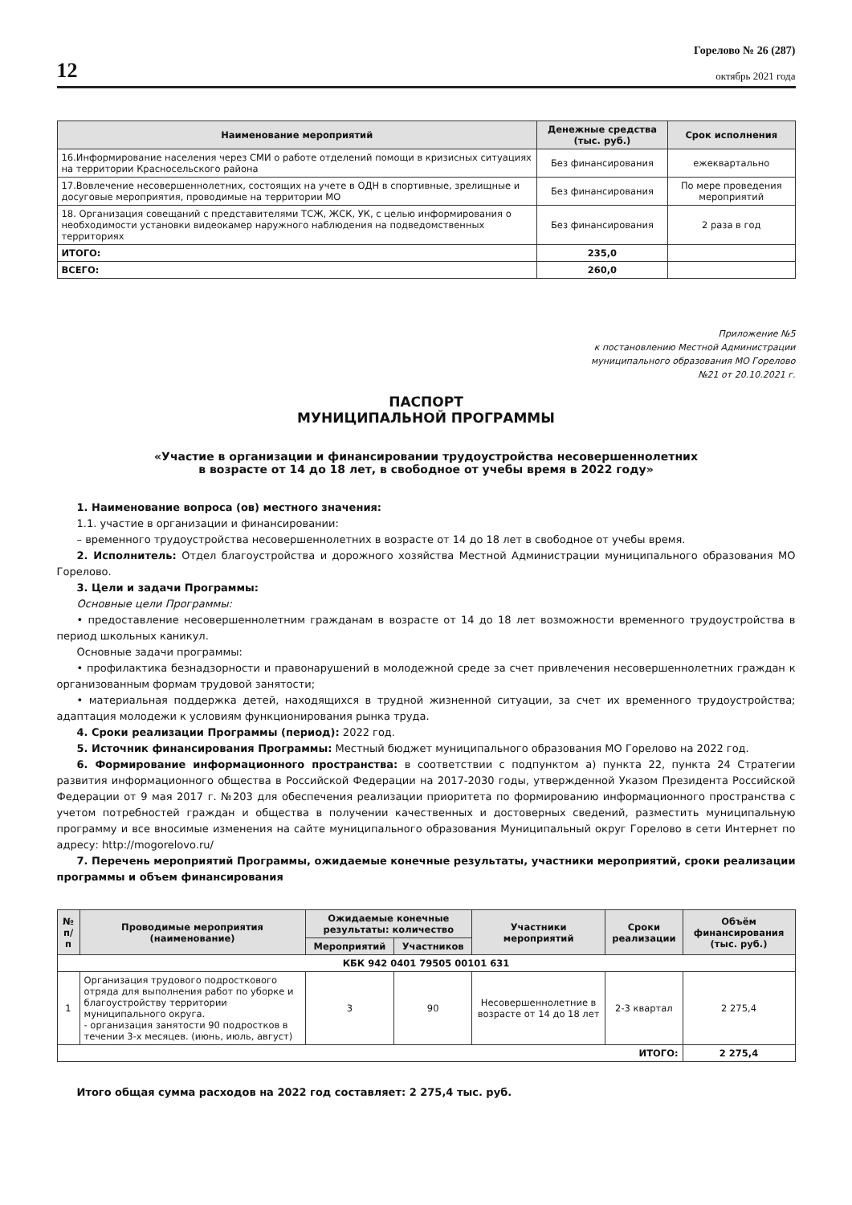12
Горелово № 26 (287)
октябрь 2021 года
| Наименование мероприятий | Денежные средства (тыс. руб.) | Срок исполнения |
| --- | --- | --- |
| 16.Информирование населения через СМИ о работе отделений помощи в кризисных ситуациях на территории Красносельского района | Без финансирования | ежеквартально |
| 17.Вовлечение несовершеннолетних, состоящих на учете в ОДН в спортивные, зрелищные и досуговые мероприятия, проводимые на территории МО | Без финансирования | По мере проведения мероприятий |
| 18. Организация совещаний с представителями ТСЖ, ЖСК, УК, с целью информирования о необходимости установки видеокамер наружного наблюдения на подведомственных территориях | Без финансирования | 2 раза в год |
| ИТОГО: | 235,0 | |
| ВСЕГО: | 260,0 | |
Приложение №5
к постановлению Местной Администрации
муниципального образования МО Горелово
№21 от 20.10.2021 г.
ПАСПОРТ
МУНИЦИПАЛЬНОЙ ПРОГРАММЫ
«Участие в организации и финансировании трудоустройства несовершеннолетних
в возрасте от 14 до 18 лет, в свободное от учебы время в 2022 году»
1. Наименование вопроса (ов) местного значения:
1.1. участие в организации и финансировании:
– временного трудоустройства несовершеннолетних в возрасте от 14 до 18 лет в свободное от учебы время.
2. Исполнитель: Отдел благоустройства и дорожного хозяйства Местной Администрации муниципального образования МО Горелово.
3. Цели и задачи Программы:
Основные цели Программы:
• предоставление несовершеннолетним гражданам в возрасте от 14 до 18 лет возможности временного трудоустройства в период школьных каникул.
Основные задачи программы:
• профилактика безнадзорности и правонарушений в молодежной среде за счет привлечения несовершеннолетних граждан к организованным формам трудовой занятости;
• материальная поддержка детей, находящихся в трудной жизненной ситуации, за счет их временного трудоустройства; адаптация молодежи к условиям функционирования рынка труда.
4. Сроки реализации Программы (период): 2022 год.
5. Источник финансирования Программы: Местный бюджет муниципального образования МО Горелово на 2022 год.
6. Формирование информационного пространства: в соответствии с подпунктом а) пункта 22, пункта 24 Стратегии развития информационного общества в Российской Федерации на 2017-2030 годы, утвержденной Указом Президента Российской Федерации от 9 мая 2017 г. №203 для обеспечения реализации приоритета по формированию информационного пространства с учетом потребностей граждан и общества в получении качественных и достоверных сведений, разместить муниципальную программу и все вносимые изменения на сайте муниципального образования Муниципальный округ Горелово в сети Интернет по адресу: http://mogorelovo.ru/
7. Перечень мероприятий Программы, ожидаемые конечные результаты, участники мероприятий, сроки реализации программы и объем финансирования
| № п/п | Проводимые мероприятия (наименование) | Ожидаемые конечные результаты: количество | | Участники мероприятий | Сроки реализации | Объём финансирования (тыс. руб.) |
| --- | --- | --- | --- | --- | --- | --- |
| | | Мероприятий | Участников | | | |
| КБК 942 0401 79505 00101 631 | | | | | | |
| 1 | Организация трудового подросткового отряда для выполнения работ по уборке и благоустройству территории муниципального округа. - организация занятости 90 подростков в течении 3-х месяцев. (июнь, июль, август) | 3 | 90 | Несовершеннолетние в возрасте от 14 до 18 лет | 2-3 квартал | 2 275,4 |
| ИТОГО: | | | | | | 2 275,4 |
Итого общая сумма расходов на 2022 год составляет: 2 275,4 тыс. руб.